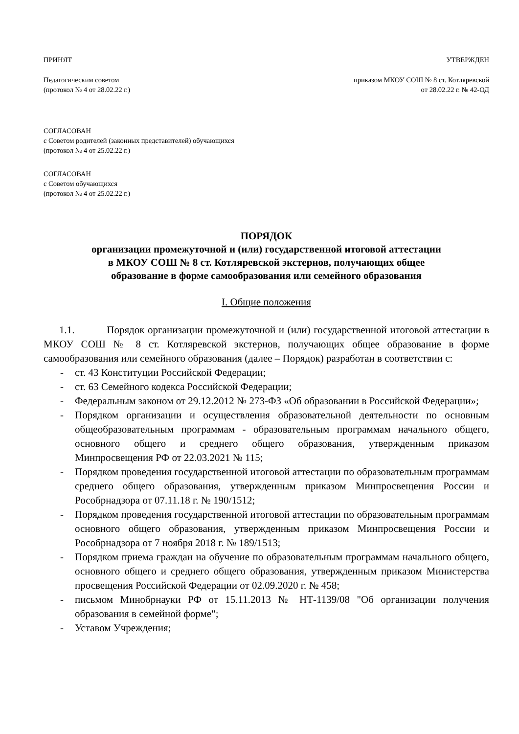ПРИНЯТ УТВЕРЖДЕН
Педагогическим советом
(протокол № 4 от 28.02.22 г.) приказом МКОУ СОШ № 8 ст. Котляревской
от 28.02.22 г. № 42-ОД
СОГЛАСОВАН
с Советом родителей (законных представителей) обучающихся
(протокол № 4 от 25.02.22 г.)
СОГЛАСОВАН
с Советом обучающихся
(протокол № 4 от 25.02.22 г.)
ПОРЯДОК
организации промежуточной и (или) государственной итоговой аттестации
в МКОУ СОШ № 8 ст. Котляревской экстернов, получающих общее
образование в форме самообразования или семейного образования
I. Общие положения
1.1. Порядок организации промежуточной и (или) государственной итоговой аттестации в МКОУ СОШ № 8 ст. Котляревской экстернов, получающих общее образование в форме самообразования или семейного образования (далее – Порядок) разработан в соответствии с:
- ст. 43 Конституции Российской Федерации;
- ст. 63 Семейного кодекса Российской Федерации;
- Федеральным законом от 29.12.2012 № 273-ФЗ «Об образовании в Российской Федерации»;
- Порядком организации и осуществления образовательной деятельности по основным общеобразовательным программам - образовательным программам начального общего, основного общего и среднего общего образования, утвержденным приказом Минпросвещения РФ от 22.03.2021 № 115;
- Порядком проведения государственной итоговой аттестации по образовательным программам среднего общего образования, утвержденным приказом Минпросвещения России и Рособрнадзора от 07.11.18 г. № 190/1512;
- Порядком проведения государственной итоговой аттестации по образовательным программам основного общего образования, утвержденным приказом Минпросвещения России и Рособрнадзора от 7 ноября 2018 г. № 189/1513;
- Порядком приема граждан на обучение по образовательным программам начального общего, основного общего и среднего общего образования, утвержденным приказом Министерства просвещения Российской Федерации от 02.09.2020 г. № 458;
- письмом Минобрнауки РФ от 15.11.2013 № НТ-1139/08 "Об организации получения образования в семейной форме";
- Уставом Учреждения;